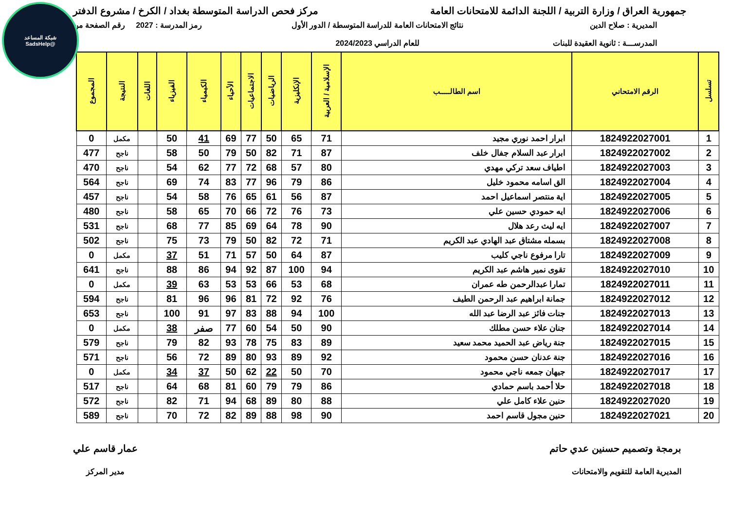شبكة المساعد
@SadsHelp
جمهورية العراق / وزارة التربية / اللجنة الدائمة للامتحانات العامة
مركز فحص الدراسة المتوسطة بغداد / الكرخ / مشروع الدفتر
المديرية : صلاح الدين
المدرســـة : ثانوية العقيدة للبنات
نتائج الامتحانات العامة للدراسة المتوسطة / الدور الأول
للعام الدراسي 2024/2023
رمز المدرسة : 2027 رقم الصفحة من
| تسلسل | الرقم الامتحاني | اسم الطالـــــب | الإسلامية / العربية | الإنكليزية | الرياضيات | الاجتماعيات | الأحياء | الكيمياء | الفيزياء | اللغات | النتيجة | المجموع |
| --- | --- | --- | --- | --- | --- | --- | --- | --- | --- | --- | --- | --- |
| 1 | 1824922027001 | ابرار احمد نوري مجيد | 71 | 65 | 50 | 77 | 69 | 41 | 50 | | مكمل | 0 |
| 2 | 1824922027002 | ابرار عبد السلام جفال خلف | 87 | 71 | 82 | 50 | 79 | 50 | 58 | | ناجح | 477 |
| 3 | 1824922027003 | اطياف سعد تركي مهدي | 80 | 57 | 68 | 72 | 77 | 62 | 54 | | ناجح | 470 |
| 4 | 1824922027004 | الق اسامه محمود خليل | 86 | 79 | 96 | 77 | 83 | 74 | 69 | | ناجح | 564 |
| 5 | 1824922027005 | اية منتصر اسماعيل احمد | 87 | 56 | 61 | 65 | 76 | 58 | 54 | | ناجح | 457 |
| 6 | 1824922027006 | ايه حمودي حسين علي | 73 | 76 | 72 | 66 | 70 | 65 | 58 | | ناجح | 480 |
| 7 | 1824922027007 | ايه ليث رعد هلال | 90 | 78 | 64 | 69 | 85 | 77 | 68 | | ناجح | 531 |
| 8 | 1824922027008 | بسمله مشتاق عبد الهادي عبد الكريم | 71 | 72 | 82 | 50 | 79 | 73 | 75 | | ناجح | 502 |
| 9 | 1824922027009 | تارا مرفوع ناجي كليب | 87 | 64 | 50 | 57 | 71 | 51 | 37 | | مكمل | 0 |
| 10 | 1824922027010 | تقوى نمير هاشم عبد الكريم | 94 | 100 | 87 | 92 | 94 | 86 | 88 | | ناجح | 641 |
| 11 | 1824922027011 | تمارا عبدالرحمن طه عمران | 68 | 53 | 66 | 53 | 53 | 63 | 39 | | مكمل | 0 |
| 12 | 1824922027012 | جمانة ابراهيم عبد الرحمن الطيف | 76 | 92 | 72 | 81 | 96 | 96 | 81 | | ناجح | 594 |
| 13 | 1824922027013 | جنات فائز عبد الرضا عبد الله | 100 | 94 | 88 | 83 | 97 | 91 | 100 | | ناجح | 653 |
| 14 | 1824922027014 | جنان علاء حسن مطلك | 90 | 50 | 54 | 60 | 77 | صفر | 38 | | مكمل | 0 |
| 15 | 1824922027015 | جنة رياض عبد الحميد محمد سعيد | 89 | 83 | 75 | 78 | 93 | 82 | 79 | | ناجح | 579 |
| 16 | 1824922027016 | جنة عدنان حسن محمود | 92 | 89 | 93 | 80 | 89 | 72 | 56 | | ناجح | 571 |
| 17 | 1824922027017 | جيهان جمعه ناجي محمود | 70 | 50 | 22 | 62 | 50 | 37 | 34 | | مكمل | 0 |
| 18 | 1824922027018 | حلا أحمد باسم حمادي | 86 | 79 | 79 | 60 | 81 | 68 | 64 | | ناجح | 517 |
| 19 | 1824922027020 | حنين علاء كامل علي | 88 | 80 | 89 | 68 | 94 | 71 | 82 | | ناجح | 572 |
| 20 | 1824922027021 | حنين مجول قاسم احمد | 90 | 98 | 88 | 89 | 82 | 72 | 70 | | ناجح | 589 |
برمجة وتصميم حسنين عدي حاتم
المديرية العامة للتقويم والامتحانات
عمار قاسم علي
مدير المركز